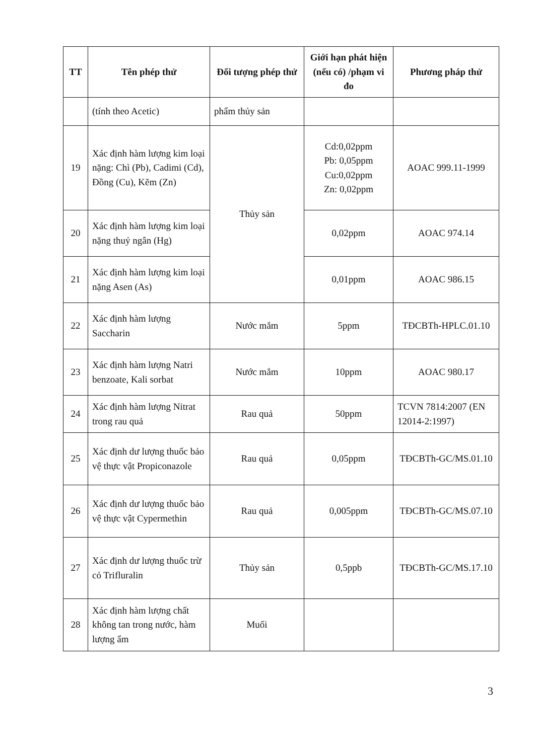| TT | Tên phép thử | Đối tượng phép thử | Giới hạn phát hiện (nếu có) /phạm vi đo | Phương pháp thử |
| --- | --- | --- | --- | --- |
| | (tính theo Acetic) | phẩm thủy sản | | |
| 19 | Xác định hàm lượng kim loại nặng: Chì (Pb), Cadimi (Cd), Đồng (Cu), Kẽm (Zn) | Thủy sản | Cd:0,02ppm Pb: 0,05ppm Cu:0,02ppm Zn: 0,02ppm | AOAC 999.11-1999 |
| 20 | Xác định hàm lượng kim loại nặng thuỷ ngân (Hg) | | 0,02ppm | AOAC 974.14 |
| 21 | Xác định hàm lượng kim loại nặng Asen (As) | | 0,01ppm | AOAC 986.15 |
| 22 | Xác định hàm lượng Saccharin | Nước mắm | 5ppm | TĐCBTh-HPLC.01.10 |
| 23 | Xác định hàm lượng Natri benzoate, Kali sorbat | Nước mắm | 10ppm | AOAC 980.17 |
| 24 | Xác định hàm lượng Nitrat trong rau quả | Rau quả | 50ppm | TCVN 7814:2007 (EN 12014-2:1997) |
| 25 | Xác định dư lượng thuốc bảo vệ thực vật Propiconazole | Rau quả | 0,05ppm | TĐCBTh-GC/MS.01.10 |
| 26 | Xác định dư lượng thuốc bảo vệ thực vật Cypermethin | Rau quả | 0,005ppm | TĐCBTh-GC/MS.07.10 |
| 27 | Xác định dư lượng thuốc trừ cỏ Trifluralin | Thủy sản | 0,5ppb | TĐCBTh-GC/MS.17.10 |
| 28 | Xác định hàm lượng chất không tan trong nước, hàm lượng ẩm | Muối | | |
3